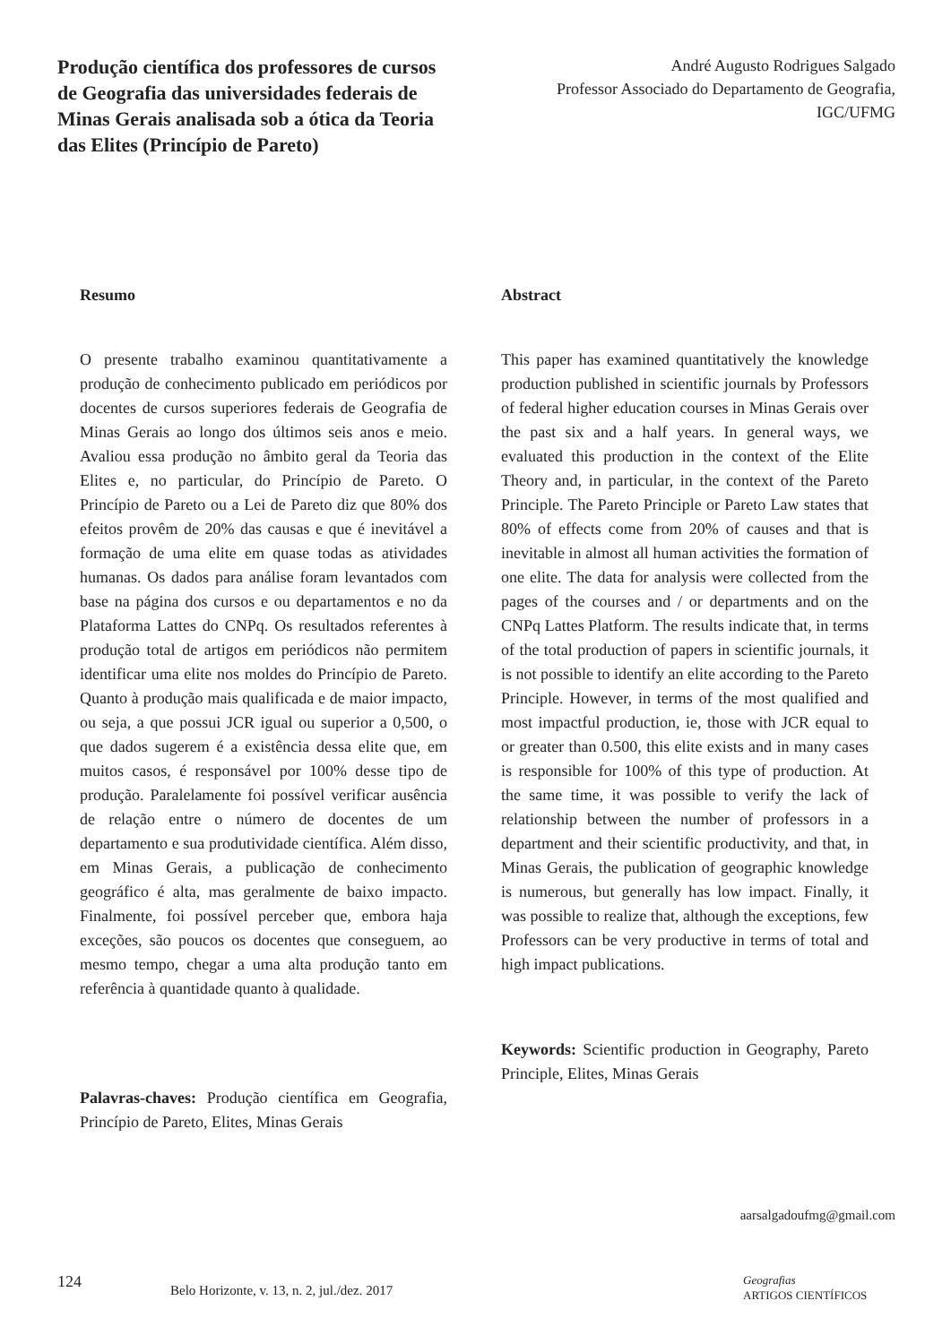Produção científica dos professores de cursos de Geografia das universidades federais de Minas Gerais analisada sob a ótica da Teoria das Elites (Princípio de Pareto)
André Augusto Rodrigues Salgado
Professor Associado do Departamento de Geografia, IGC/UFMG
Resumo
O presente trabalho examinou quantitativamente a produção de conhecimento publicado em periódicos por docentes de cursos superiores federais de Geografia de Minas Gerais ao longo dos últimos seis anos e meio. Avaliou essa produção no âmbito geral da Teoria das Elites e, no particular, do Princípio de Pareto. O Princípio de Pareto ou a Lei de Pareto diz que 80% dos efeitos provêm de 20% das causas e que é inevitável a formação de uma elite em quase todas as atividades humanas. Os dados para análise foram levantados com base na página dos cursos e ou departamentos e no da Plataforma Lattes do CNPq. Os resultados referentes à produção total de artigos em periódicos não permitem identificar uma elite nos moldes do Princípio de Pareto. Quanto à produção mais qualificada e de maior impacto, ou seja, a que possui JCR igual ou superior a 0,500, o que dados sugerem é a existência dessa elite que, em muitos casos, é responsável por 100% desse tipo de produção. Paralelamente foi possível verificar ausência de relação entre o número de docentes de um departamento e sua produtividade científica. Além disso, em Minas Gerais, a publicação de conhecimento geográfico é alta, mas geralmente de baixo impacto. Finalmente, foi possível perceber que, embora haja exceções, são poucos os docentes que conseguem, ao mesmo tempo, chegar a uma alta produção tanto em referência à quantidade quanto à qualidade.
Palavras-chaves: Produção científica em Geografia, Princípio de Pareto, Elites, Minas Gerais
Abstract
This paper has examined quantitatively the knowledge production published in scientific journals by Professors of federal higher education courses in Minas Gerais over the past six and a half years. In general ways, we evaluated this production in the context of the Elite Theory and, in particular, in the context of the Pareto Principle. The Pareto Principle or Pareto Law states that 80% of effects come from 20% of causes and that is inevitable in almost all human activities the formation of one elite. The data for analysis were collected from the pages of the courses and / or departments and on the CNPq Lattes Platform. The results indicate that, in terms of the total production of papers in scientific journals, it is not possible to identify an elite according to the Pareto Principle. However, in terms of the most qualified and most impactful production, ie, those with JCR equal to or greater than 0.500, this elite exists and in many cases is responsible for 100% of this type of production. At the same time, it was possible to verify the lack of relationship between the number of professors in a department and their scientific productivity, and that, in Minas Gerais, the publication of geographic knowledge is numerous, but generally has low impact. Finally, it was possible to realize that, although the exceptions, few Professors can be very productive in terms of total and high impact publications.
Keywords: Scientific production in Geography, Pareto Principle, Elites, Minas Gerais
aarsalgadoufmg@gmail.com
124
Belo Horizonte, v. 13, n. 2, jul./dez. 2017
Geografias
ARTIGOS CIENTÍFICOS